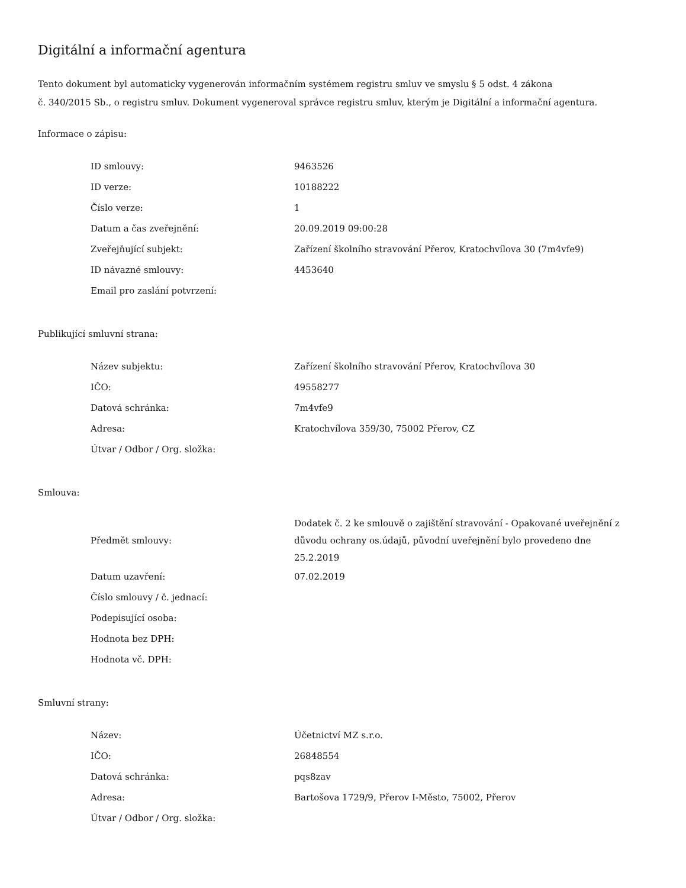Digitální a informační agentura
Tento dokument byl automaticky vygenerován informačním systémem registru smluv ve smyslu § 5 odst. 4 zákona
č. 340/2015 Sb., o registru smluv. Dokument vygeneroval správce registru smluv, kterým je Digitální a informační agentura.
Informace o zápisu:
| ID smlouvy: | 9463526 |
| ID verze: | 10188222 |
| Číslo verze: | 1 |
| Datum a čas zveřejnění: | 20.09.2019 09:00:28 |
| Zveřejňující subjekt: | Zařízení školního stravování Přerov, Kratochvílova 30 (7m4vfe9) |
| ID návazné smlouvy: | 4453640 |
| Email pro zaslání potvrzení: | |
Publikující smluvní strana:
| Název subjektu: | Zařízení školního stravování Přerov, Kratochvílova 30 |
| IČO: | 49558277 |
| Datová schránka: | 7m4vfe9 |
| Adresa: | Kratochvílova 359/30, 75002 Přerov, CZ |
| Útvar / Odbor / Org. složka: | |
Smlouva:
| Předmět smlouvy: | Dodatek č. 2 ke smlouvě o zajištění stravování - Opakované uveřejnění z důvodu ochrany os.údajů, původní uveřejnění bylo provedeno dne 25.2.2019 |
| Datum uzavření: | 07.02.2019 |
| Číslo smlouvy / č. jednací: | |
| Podepisující osoba: | |
| Hodnota bez DPH: | |
| Hodnota vč. DPH: | |
Smluvní strany:
| Název: | Účetnictví MZ s.r.o. |
| IČO: | 26848554 |
| Datová schránka: | pqs8zav |
| Adresa: | Bartošova 1729/9, Přerov I-Město, 75002, Přerov |
| Útvar / Odbor / Org. složka: | |